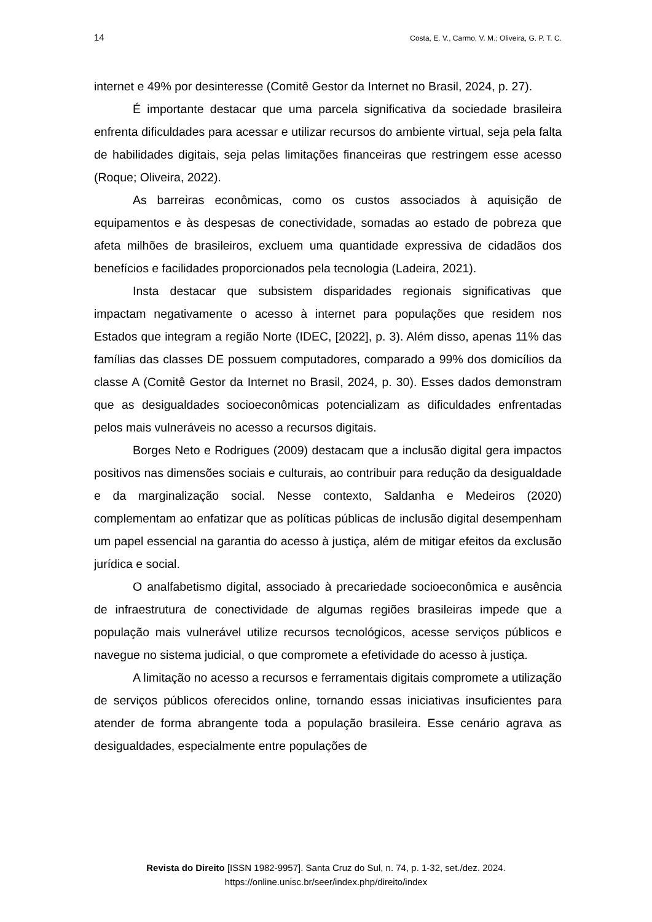14 Costa, E. V., Carmo, V. M.; Oliveira, G. P. T. C.
internet e 49% por desinteresse (Comitê Gestor da Internet no Brasil, 2024, p. 27).
É importante destacar que uma parcela significativa da sociedade brasileira enfrenta dificuldades para acessar e utilizar recursos do ambiente virtual, seja pela falta de habilidades digitais, seja pelas limitações financeiras que restringem esse acesso (Roque; Oliveira, 2022).
As barreiras econômicas, como os custos associados à aquisição de equipamentos e às despesas de conectividade, somadas ao estado de pobreza que afeta milhões de brasileiros, excluem uma quantidade expressiva de cidadãos dos benefícios e facilidades proporcionados pela tecnologia (Ladeira, 2021).
Insta destacar que subsistem disparidades regionais significativas que impactam negativamente o acesso à internet para populações que residem nos Estados que integram a região Norte (IDEC, [2022], p. 3). Além disso, apenas 11% das famílias das classes DE possuem computadores, comparado a 99% dos domicílios da classe A (Comitê Gestor da Internet no Brasil, 2024, p. 30). Esses dados demonstram que as desigualdades socioeconômicas potencializam as dificuldades enfrentadas pelos mais vulneráveis no acesso a recursos digitais.
Borges Neto e Rodrigues (2009) destacam que a inclusão digital gera impactos positivos nas dimensões sociais e culturais, ao contribuir para redução da desigualdade e da marginalização social. Nesse contexto, Saldanha e Medeiros (2020) complementam ao enfatizar que as políticas públicas de inclusão digital desempenham um papel essencial na garantia do acesso à justiça, além de mitigar efeitos da exclusão jurídica e social.
O analfabetismo digital, associado à precariedade socioeconômica e ausência de infraestrutura de conectividade de algumas regiões brasileiras impede que a população mais vulnerável utilize recursos tecnológicos, acesse serviços públicos e navegue no sistema judicial, o que compromete a efetividade do acesso à justiça.
A limitação no acesso a recursos e ferramentais digitais compromete a utilização de serviços públicos oferecidos online, tornando essas iniciativas insuficientes para atender de forma abrangente toda a população brasileira. Esse cenário agrava as desigualdades, especialmente entre populações de
Revista do Direito [ISSN 1982-9957]. Santa Cruz do Sul, n. 74, p. 1-32, set./dez. 2024.
https://online.unisc.br/seer/index.php/direito/index